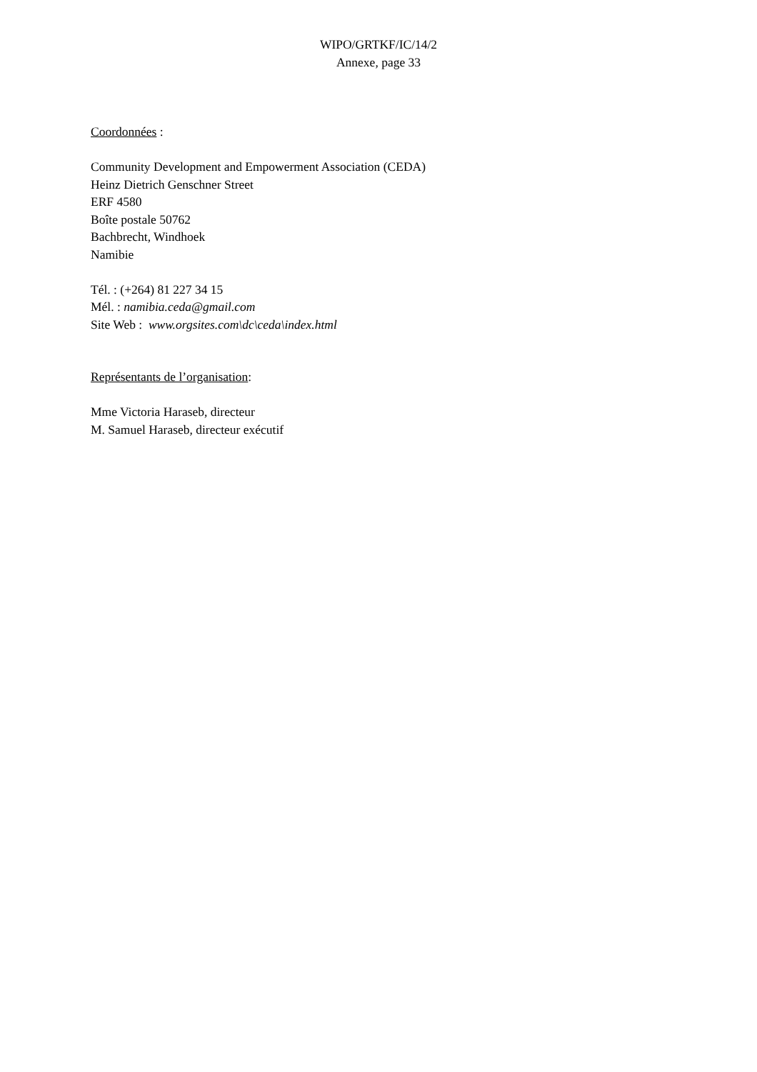WIPO/GRTKF/IC/14/2
Annexe, page 33
Coordonnées :
Community Development and Empowerment Association (CEDA)
Heinz Dietrich Genschner Street
ERF 4580
Boîte postale 50762
Bachbrecht, Windhoek
Namibie
Tél. : (+264) 81 227 34 15
Mél. : namibia.ceda@gmail.com
Site Web : www.orgsites.com\dc\ceda\index.html
Représentants de l’organisation:
Mme Victoria Haraseb, directeur
M. Samuel Haraseb, directeur exécutif